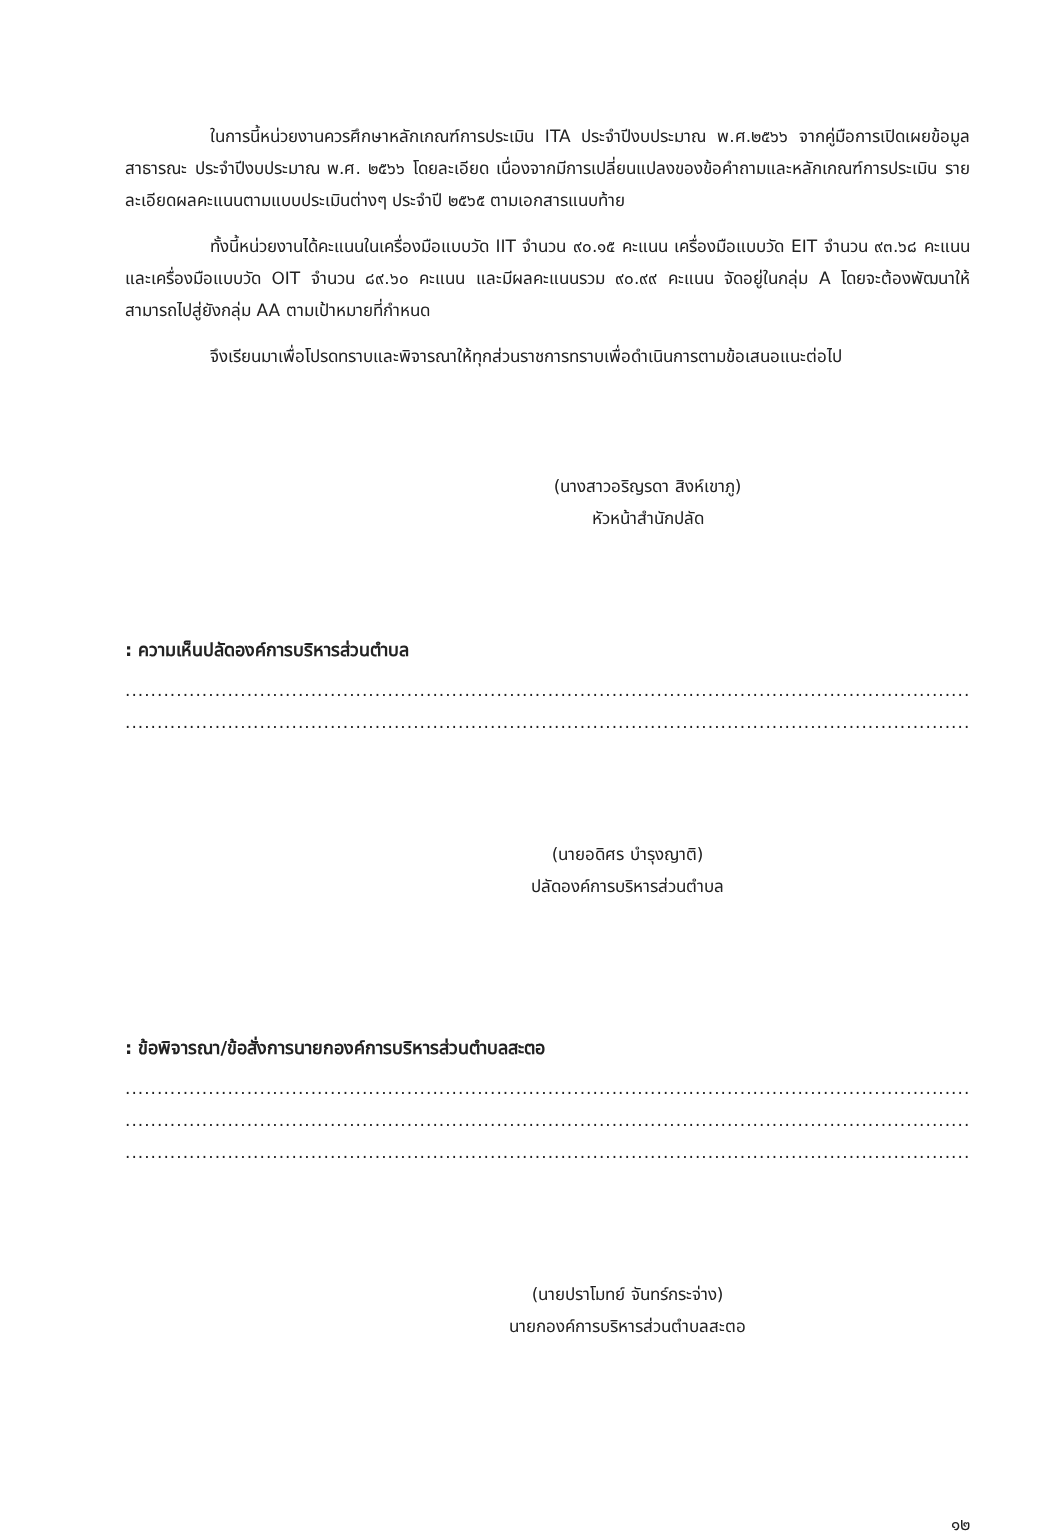ในการนี้หน่วยงานควรศึกษาหลักเกณฑ์การประเมิน ITA ประจำปีงบประมาณ พ.ศ.๒๕๖๖ จากคู่มือการเปิดเผยข้อมูลสาธารณะ ประจำปีงบประมาณ พ.ศ. ๒๕๖๖ โดยละเอียด เนื่องจากมีการเปลี่ยนแปลงของข้อคำถามและหลักเกณฑ์การประเมิน รายละเอียดผลคะแนนตามแบบประเมินต่างๆ ประจำปี ๒๕๖๕ ตามเอกสารแนบท้าย
ทั้งนี้หน่วยงานได้คะแนนในเครื่องมือแบบวัด IIT จำนวน ๙๐.๑๕ คะแนน เครื่องมือแบบวัด EIT จำนวน ๙๓.๖๘ คะแนน และเครื่องมือแบบวัด OIT จำนวน ๘๙.๖๐ คะแนน และมีผลคะแนนรวม ๙๐.๙๙ คะแนน จัดอยู่ในกลุ่ม A โดยจะต้องพัฒนาให้สามารถไปสู่ยังกลุ่ม AA ตามเป้าหมายที่กำหนด
จึงเรียนมาเพื่อโปรดทราบและพิจารณาให้ทุกส่วนราชการทราบเพื่อดำเนินการตามข้อเสนอแนะต่อไป
(นางสาวอริญรดา สิงห์เขาภู)
หัวหน้าสำนักปลัด
: ความเห็นปลัดองค์การบริหารส่วนตำบล
....................................................................................................................................................
..............................................................................................................................................
(นายอดิศร บำรุงญาติ)
ปลัดองค์การบริหารส่วนตำบล
: ข้อพิจารณา/ข้อสั่งการนายกองค์การบริหารส่วนตำบลสะตอ
....................................................................................................................................................
....................................................................................................................................................
............................................................................................................................................
(นายปราโมทย์ จันทร์กระจ่าง)
นายกองค์การบริหารส่วนตำบลสะตอ
๑๒